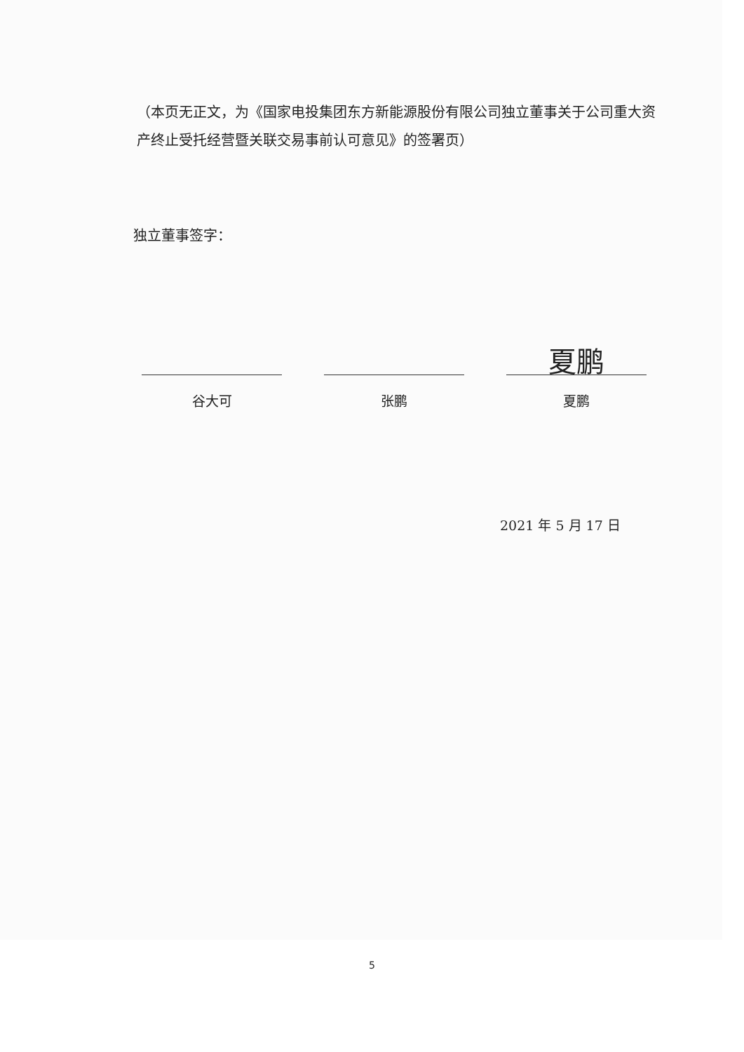（本页无正文，为《国家电投集团东方新能源股份有限公司独立董事关于公司重大资产终止受托经营暨关联交易事前认可意见》的签署页）
独立董事签字：
谷大可 张鹏
夏鹏
夏鹏
2021 年 5 月 17 日
5